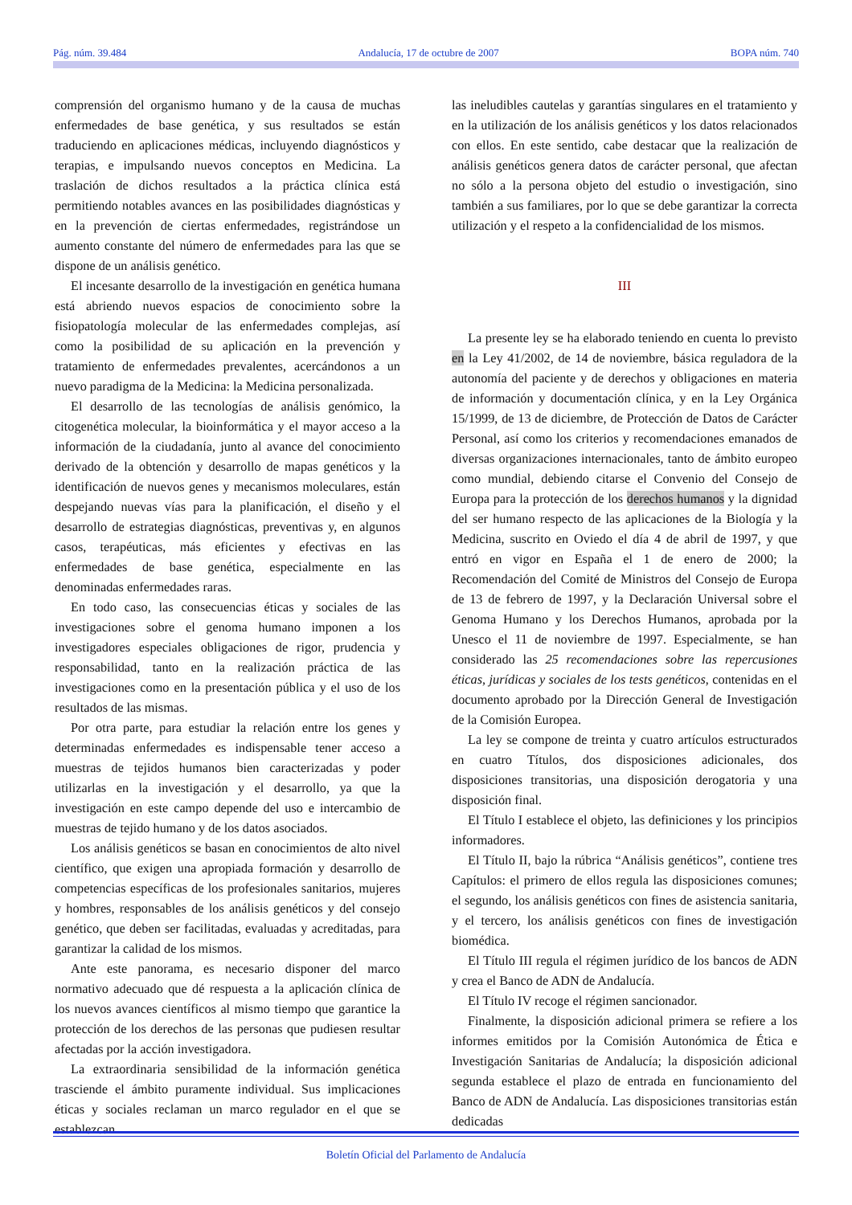Pág. núm. 39.484 Andalucía, 17 de octubre de 2007 BOPA núm. 740
comprensión del organismo humano y de la causa de muchas enfermedades de base genética, y sus resultados se están traduciendo en aplicaciones médicas, incluyendo diagnósticos y terapias, e impulsando nuevos conceptos en Medicina. La traslación de dichos resultados a la práctica clínica está permitiendo notables avances en las posibilidades diagnósticas y en la prevención de ciertas enfermedades, registrándose un aumento constante del número de enfermedades para las que se dispone de un análisis genético.
El incesante desarrollo de la investigación en genética humana está abriendo nuevos espacios de conocimiento sobre la fisiopatología molecular de las enfermedades complejas, así como la posibilidad de su aplicación en la prevención y tratamiento de enfermedades prevalentes, acercándonos a un nuevo paradigma de la Medicina: la Medicina personalizada.
El desarrollo de las tecnologías de análisis genómico, la citogenética molecular, la bioinformática y el mayor acceso a la información de la ciudadanía, junto al avance del conocimiento derivado de la obtención y desarrollo de mapas genéticos y la identificación de nuevos genes y mecanismos moleculares, están despejando nuevas vías para la planificación, el diseño y el desarrollo de estrategias diagnósticas, preventivas y, en algunos casos, terapéuticas, más eficientes y efectivas en las enfermedades de base genética, especialmente en las denominadas enfermedades raras.
En todo caso, las consecuencias éticas y sociales de las investigaciones sobre el genoma humano imponen a los investigadores especiales obligaciones de rigor, prudencia y responsabilidad, tanto en la realización práctica de las investigaciones como en la presentación pública y el uso de los resultados de las mismas.
Por otra parte, para estudiar la relación entre los genes y determinadas enfermedades es indispensable tener acceso a muestras de tejidos humanos bien caracterizadas y poder utilizarlas en la investigación y el desarrollo, ya que la investigación en este campo depende del uso e intercambio de muestras de tejido humano y de los datos asociados.
Los análisis genéticos se basan en conocimientos de alto nivel científico, que exigen una apropiada formación y desarrollo de competencias específicas de los profesionales sanitarios, mujeres y hombres, responsables de los análisis genéticos y del consejo genético, que deben ser facilitadas, evaluadas y acreditadas, para garantizar la calidad de los mismos.
Ante este panorama, es necesario disponer del marco normativo adecuado que dé respuesta a la aplicación clínica de los nuevos avances científicos al mismo tiempo que garantice la protección de los derechos de las personas que pudiesen resultar afectadas por la acción investigadora.
La extraordinaria sensibilidad de la información genética trasciende el ámbito puramente individual. Sus implicaciones éticas y sociales reclaman un marco regulador en el que se establezcan
las ineludibles cautelas y garantías singulares en el tratamiento y en la utilización de los análisis genéticos y los datos relacionados con ellos. En este sentido, cabe destacar que la realización de análisis genéticos genera datos de carácter personal, que afectan no sólo a la persona objeto del estudio o investigación, sino también a sus familiares, por lo que se debe garantizar la correcta utilización y el respeto a la confidencialidad de los mismos.
III
La presente ley se ha elaborado teniendo en cuenta lo previsto en la Ley 41/2002, de 14 de noviembre, básica reguladora de la autonomía del paciente y de derechos y obligaciones en materia de información y documentación clínica, y en la Ley Orgánica 15/1999, de 13 de diciembre, de Protección de Datos de Carácter Personal, así como los criterios y recomendaciones emanados de diversas organizaciones internacionales, tanto de ámbito europeo como mundial, debiendo citarse el Convenio del Consejo de Europa para la protección de los derechos humanos y la dignidad del ser humano respecto de las aplicaciones de la Biología y la Medicina, suscrito en Oviedo el día 4 de abril de 1997, y que entró en vigor en España el 1 de enero de 2000; la Recomendación del Comité de Ministros del Consejo de Europa de 13 de febrero de 1997, y la Declaración Universal sobre el Genoma Humano y los Derechos Humanos, aprobada por la Unesco el 11 de noviembre de 1997. Especialmente, se han considerado las 25 recomendaciones sobre las repercusiones éticas, jurídicas y sociales de los tests genéticos, contenidas en el documento aprobado por la Dirección General de Investigación de la Comisión Europea.
La ley se compone de treinta y cuatro artículos estructurados en cuatro Títulos, dos disposiciones adicionales, dos disposiciones transitorias, una disposición derogatoria y una disposición final.
El Título I establece el objeto, las definiciones y los principios informadores.
El Título II, bajo la rúbrica “Análisis genéticos”, contiene tres Capítulos: el primero de ellos regula las disposiciones comunes; el segundo, los análisis genéticos con fines de asistencia sanitaria, y el tercero, los análisis genéticos con fines de investigación biomédica.
El Título III regula el régimen jurídico de los bancos de ADN y crea el Banco de ADN de Andalucía.
El Título IV recoge el régimen sancionador.
Finalmente, la disposición adicional primera se refiere a los informes emitidos por la Comisión Autonómica de Ética e Investigación Sanitarias de Andalucía; la disposición adicional segunda establece el plazo de entrada en funcionamiento del Banco de ADN de Andalucía. Las disposiciones transitorias están dedicadas
Boletín Oficial del Parlamento de Andalucía